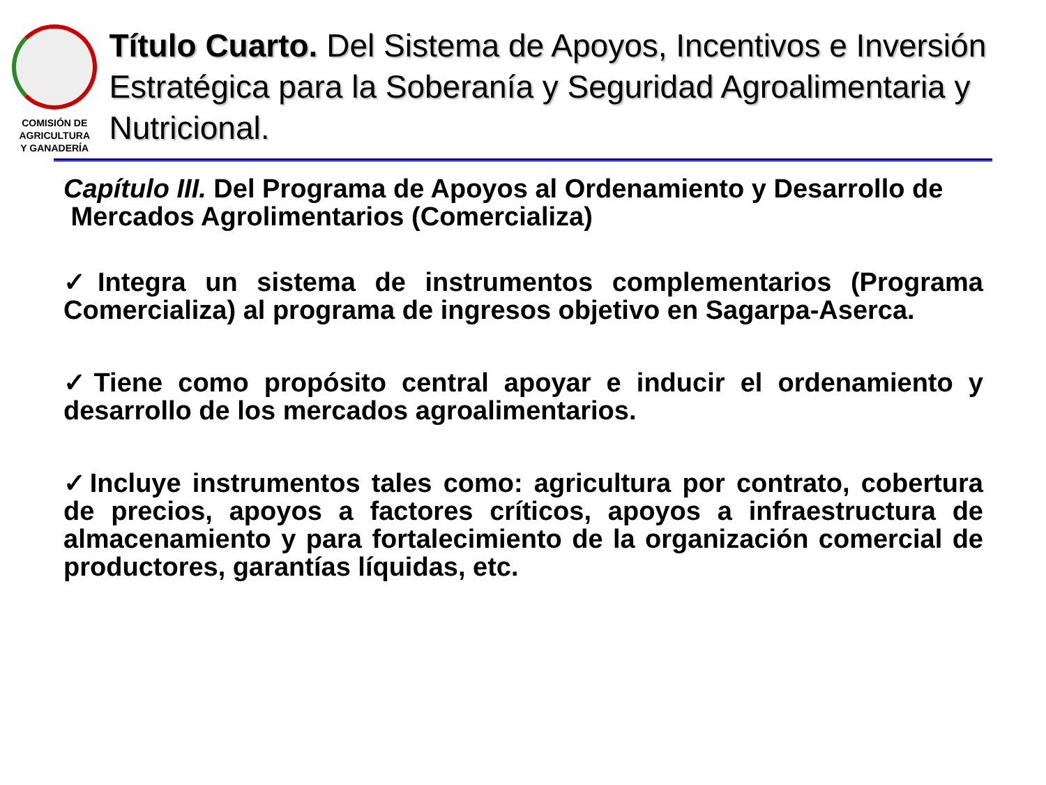COMISIÓN DE AGRICULTURA
Y GANADERÍA
Título Cuarto. Del Sistema de Apoyos, Incentivos e Inversión Estratégica para la Soberanía y Seguridad Agroalimentaria y Nutricional.
Capítulo III. Del Programa de Apoyos al Ordenamiento y Desarrollo de
Mercados Agrolimentarios (Comercializa)
✓Integra un sistema de instrumentos complementarios (Programa Comercializa) al programa de ingresos objetivo en Sagarpa-Aserca.
✓Tiene como propósito central apoyar e inducir el ordenamiento y desarrollo de los mercados agroalimentarios.
✓Incluye instrumentos tales como: agricultura por contrato, cobertura de precios, apoyos a factores críticos, apoyos a infraestructura de almacenamiento y para fortalecimiento de la organización comercial de productores, garantías líquidas, etc.